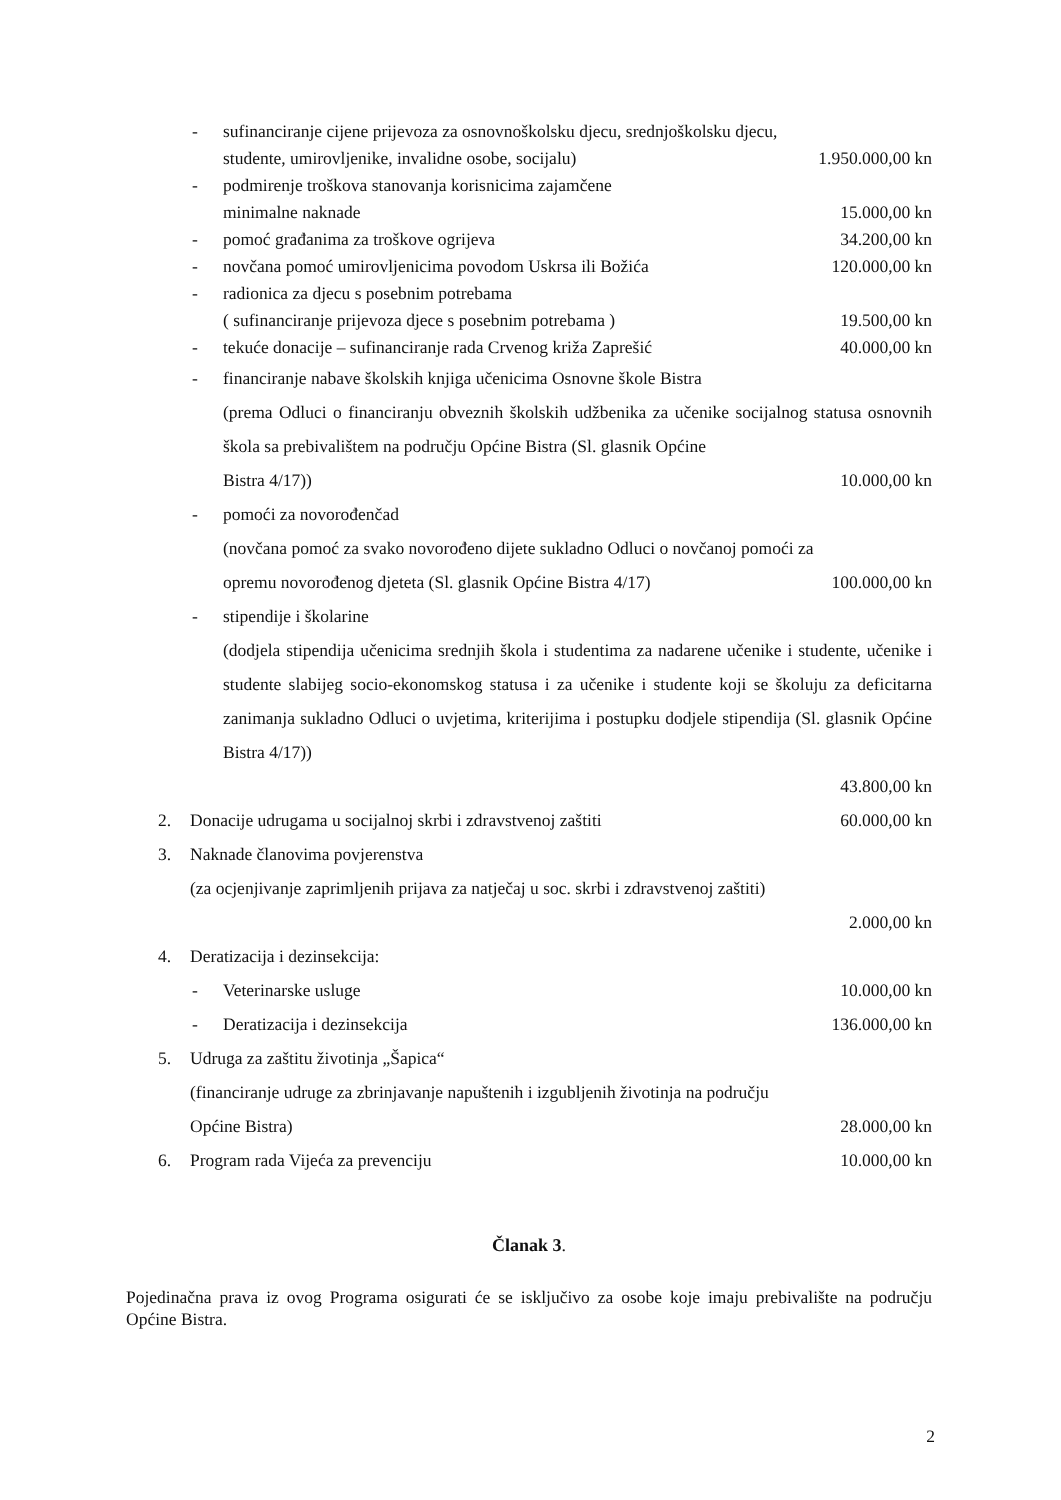- sufinanciranje cijene prijevoza za osnovnoškolsku djecu, srednjoškolsku djecu,
studente, umirovljenike, invalidne osobe, socijalu) 1.950.000,00 kn
- podmirenje troškova stanovanja korisnicima zajamčene
minimalne naknade 15.000,00 kn
- pomoć građanima za troškove ogrijeva 34.200,00 kn
- novčana pomoć umirovljenicima povodom Uskrsa ili Božića 120.000,00 kn
- radionica za djecu s posebnim potrebama
( sufinanciranje prijevoza djece s posebnim potrebama ) 19.500,00 kn
- tekuće donacije – sufinanciranje rada Crvenog križa Zaprešić 40.000,00 kn
- financiranje nabave školskih knjiga učenicima Osnovne škole Bistra
(prema Odluci o financiranju obveznih školskih udžbenika za učenike socijalnog statusa osnovnih škola sa prebivalištem na području Općine Bistra (Sl. glasnik Općine
Bistra 4/17)) 10.000,00 kn
- pomoći za novorođenčad
(novčana pomoć za svako novorođeno dijete sukladno Odluci o novčanoj pomoći za
opremu novorođenog djeteta (Sl. glasnik Općine Bistra 4/17) 100.000,00 kn
- stipendije i školarine
(dodjela stipendija učenicima srednjih škola i studentima za nadarene učenike i studente, učenike i studente slabijeg socio-ekonomskog statusa i za učenike i studente koji se školuju za deficitarna zanimanja sukladno Odluci o uvjetima, kriterijima i postupku dodjele stipendija (Sl. glasnik Općine Bistra 4/17))
43.800,00 kn
2. Donacije udrugama u socijalnoj skrbi i zdravstvenoj zaštiti 60.000,00 kn
3. Naknade članovima povjerenstva
(za ocjenjivanje zaprimljenih prijava za natječaj u soc. skrbi i zdravstvenoj zaštiti)
2.000,00 kn
4. Deratizacija i dezinsekcija:
- Veterinarske usluge 10.000,00 kn
- Deratizacija i dezinsekcija 136.000,00 kn
5. Udruga za zaštitu životinja „Šapica“
(financiranje udruge za zbrinjavanje napuštenih i izgubljenih životinja na području
Općine Bistra) 28.000,00 kn
6. Program rada Vijeća za prevenciju 10.000,00 kn
Članak 3.
Pojedinačna prava iz ovog Programa osigurati će se isključivo za osobe koje imaju prebivalište na području Općine Bistra.
2